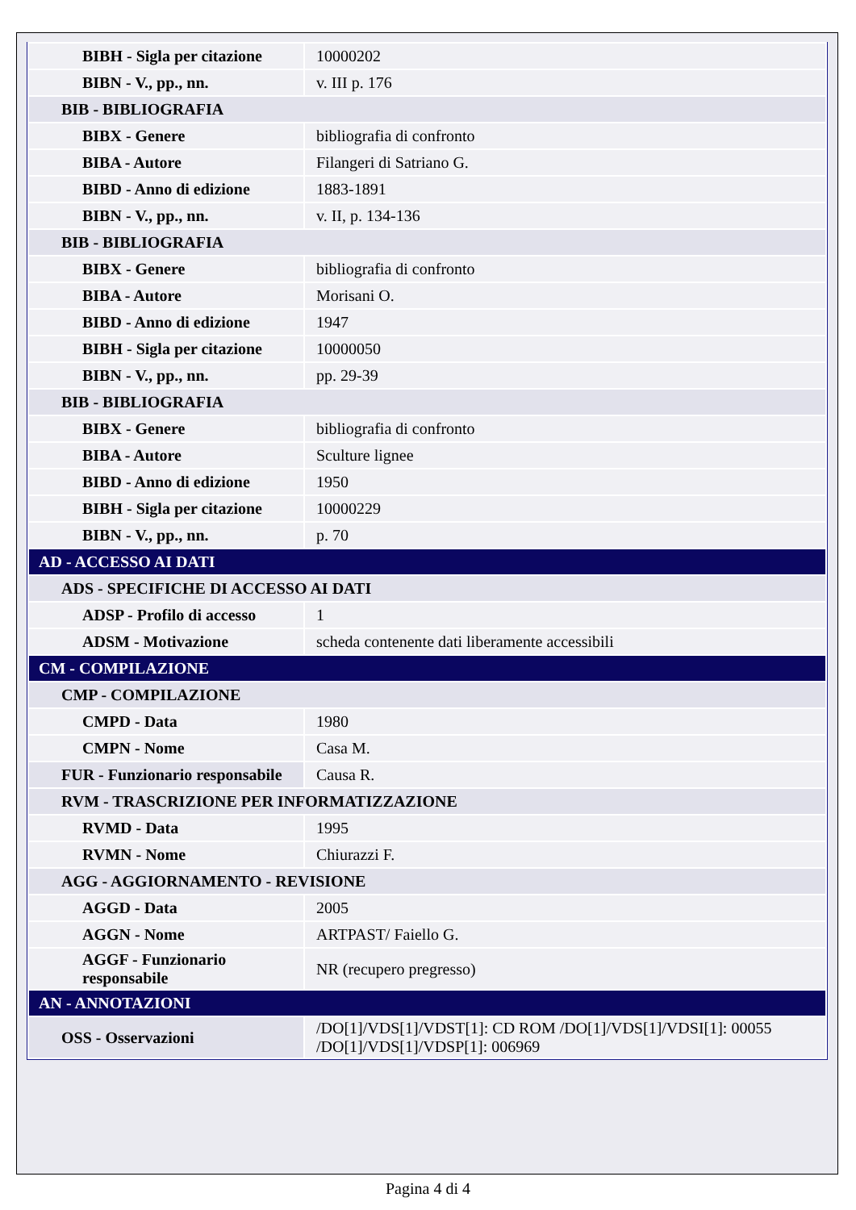| BIBH - Sigla per citazione | 10000202 |
| BIBN - V., pp., nn. | v. III p. 176 |
| BIB - BIBLIOGRAFIA | |
| BIBX - Genere | bibliografia di confronto |
| BIBA - Autore | Filangeri di Satriano G. |
| BIBD - Anno di edizione | 1883-1891 |
| BIBN - V., pp., nn. | v. II, p. 134-136 |
| BIB - BIBLIOGRAFIA | |
| BIBX - Genere | bibliografia di confronto |
| BIBA - Autore | Morisani O. |
| BIBD - Anno di edizione | 1947 |
| BIBH - Sigla per citazione | 10000050 |
| BIBN - V., pp., nn. | pp. 29-39 |
| BIB - BIBLIOGRAFIA | |
| BIBX - Genere | bibliografia di confronto |
| BIBA - Autore | Sculture lignee |
| BIBD - Anno di edizione | 1950 |
| BIBH - Sigla per citazione | 10000229 |
| BIBN - V., pp., nn. | p. 70 |
| AD - ACCESSO AI DATI | |
| ADS - SPECIFICHE DI ACCESSO AI DATI | |
| ADSP - Profilo di accesso | 1 |
| ADSM - Motivazione | scheda contenente dati liberamente accessibili |
| CM - COMPILAZIONE | |
| CMP - COMPILAZIONE | |
| CMPD - Data | 1980 |
| CMPN - Nome | Casa M. |
| FUR - Funzionario responsabile | Causa R. |
| RVM - TRASCRIZIONE PER INFORMATIZZAZIONE | |
| RVMD - Data | 1995 |
| RVMN - Nome | Chiurazzi F. |
| AGG - AGGIORNAMENTO - REVISIONE | |
| AGGD - Data | 2005 |
| AGGN - Nome | ARTPAST/ Faiello G. |
| AGGF - Funzionario responsabile | NR (recupero pregresso) |
| AN - ANNOTAZIONI | |
| OSS - Osservazioni | /DO[1]/VDS[1]/VDST[1]: CD ROM /DO[1]/VDS[1]/VDSI[1]: 00055 /DO[1]/VDS[1]/VDSP[1]: 006969 |
Pagina 4 di 4